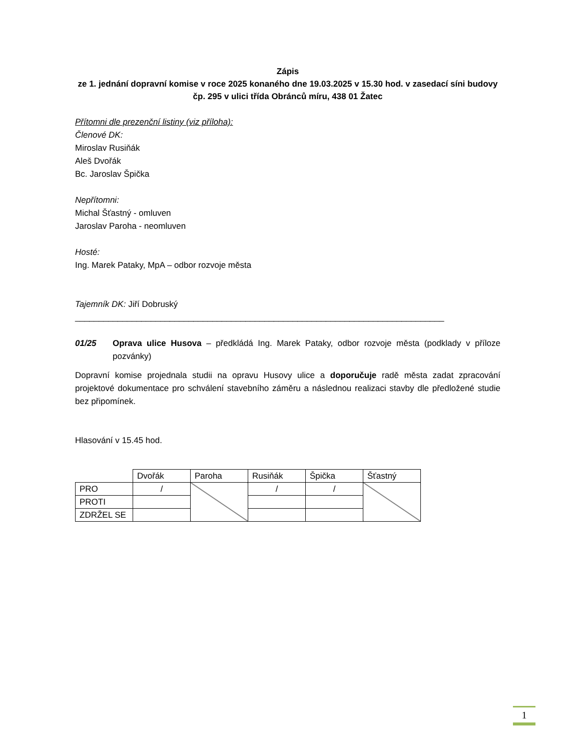Zápis
ze 1. jednání dopravní komise v roce 2025 konaného dne 19.03.2025 v 15.30 hod. v zasedací síni budovy čp. 295 v ulici třída Obránců míru, 438 01 Žatec
Přítomni dle prezenční listiny (viz příloha):
Členové DK:
Miroslav Rusiňák
Aleš Dvořák
Bc. Jaroslav Špička
Nepřítomni:
Michal Šťastný - omluven
Jaroslav Paroha - neomluven
Hosté:
Ing. Marek Pataky, MpA – odbor rozvoje města
Tajemník DK: Jiří Dobruský
______________________________________________________________________________
01/25 Oprava ulice Husova – předkládá Ing. Marek Pataky, odbor rozvoje města (podklady v příloze pozvánky)
Dopravní komise projednala studii na opravu Husovy ulice a doporučuje radě města zadat zpracování projektové dokumentace pro schválení stavebního záměru a následnou realizaci stavby dle předložené studie bez připomínek.
Hlasování v 15.45 hod.
| | Dvořák | Paroha | Rusiňák | Špička | Šťastný |
| PRO | / | | / | / | |
| PROTI | | | | | |
| ZDRŽEL SE | | | | | |
1